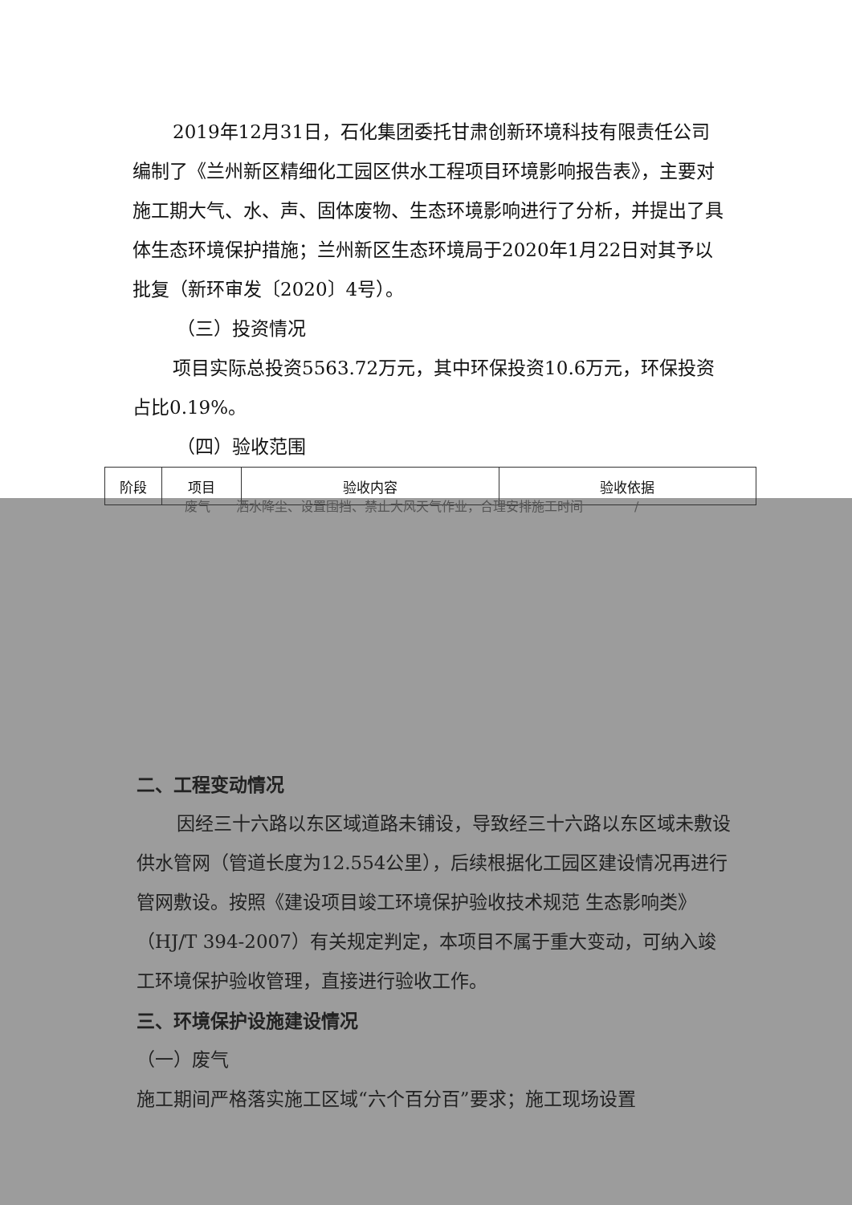2019年12月31日，石化集团委托甘肃创新环境科技有限责任公司编制了《兰州新区精细化工园区供水工程项目环境影响报告表》，主要对施工期大气、水、声、固体废物、生态环境影响进行了分析，并提出了具体生态环境保护措施；兰州新区生态环境局于2020年1月22日对其予以批复（新环审发〔2020〕4号）。
（三）投资情况
项目实际总投资5563.72万元，其中环保投资10.6万元，环保投资占比0.19%。
（四）验收范围
| 阶段 | 项目 | 验收内容 | 验收依据 |
| --- | --- | --- | --- |
废气　　洒水降尘、设置围挡、禁止大风天气作业，合理安排施工时间　　　　/
二、工程变动情况
因经三十六路以东区域道路未铺设，导致经三十六路以东区域未敷设供水管网（管道长度为12.554公里），后续根据化工园区建设情况再进行管网敷设。按照《建设项目竣工环境保护验收技术规范 生态影响类》（HJ/T 394-2007）有关规定判定，本项目不属于重大变动，可纳入竣工环境保护验收管理，直接进行验收工作。
三、环境保护设施建设情况
（一）废气
施工期间严格落实施工区域“六个百分百”要求；施工现场设置